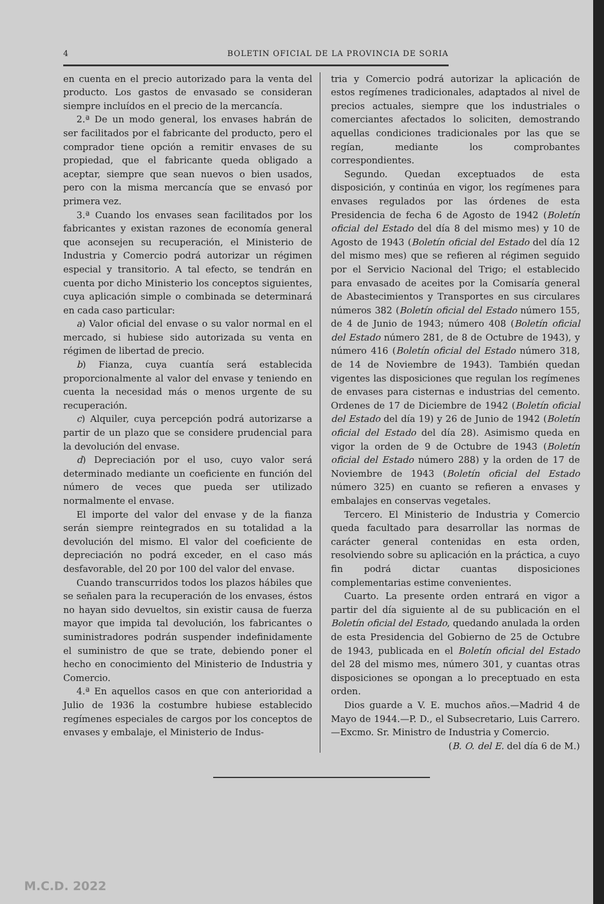4 BOLETIN OFICIAL DE LA PROVINCIA DE SORIA
en cuenta en el precio autorizado para la venta del producto. Los gastos de envasado se consideran siempre incluídos en el precio de la mercancía.
2.ª De un modo general, los envases habrán de ser facilitados por el fabricante del producto, pero el comprador tiene opción a remitir envases de su propiedad, que el fabricante queda obligado a aceptar, siempre que sean nuevos o bien usados, pero con la misma mercancía que se envasó por primera vez.
3.ª Cuando los envases sean facilitados por los fabricantes y existan razones de economía general que aconsejen su recuperación, el Ministerio de Industria y Comercio podrá autorizar un régimen especial y transitorio. A tal efecto, se tendrán en cuenta por dicho Ministerio los conceptos siguientes, cuya aplicación simple o combinada se determinará en cada caso particular:
a) Valor oficial del envase o su valor normal en el mercado, si hubiese sido autorizada su venta en régimen de libertad de precio.
b) Fianza, cuya cuantía será establecida proporcionalmente al valor del envase y teniendo en cuenta la necesidad más o menos urgente de su recuperación.
c) Alquiler, cuya percepción podrá autorizarse a partir de un plazo que se considere prudencial para la devolución del envase.
d) Depreciación por el uso, cuyo valor será determinado mediante un coeficiente en función del número de veces que pueda ser utilizado normalmente el envase.
El importe del valor del envase y de la fianza serán siempre reintegrados en su totalidad a la devolución del mismo. El valor del coeficiente de depreciación no podrá exceder, en el caso más desfavorable, del 20 por 100 del valor del envase.
Cuando transcurridos todos los plazos hábiles que se señalen para la recuperación de los envases, éstos no hayan sido devueltos, sin existir causa de fuerza mayor que impida tal devolución, los fabricantes o suministradores podrán suspender indefinidamente el suministro de que se trate, debiendo poner el hecho en conocimiento del Ministerio de Industria y Comercio.
4.ª En aquellos casos en que con anterioridad a Julio de 1936 la costumbre hubiese establecido regímenes especiales de cargos por los conceptos de envases y embalaje, el Ministerio de Indus-
tria y Comercio podrá autorizar la aplicación de estos regímenes tradicionales, adaptados al nivel de precios actuales, siempre que los industriales o comerciantes afectados lo soliciten, demostrando aquellas condiciones tradicionales por las que se regían, mediante los comprobantes correspondientes.
Segundo. Quedan exceptuados de esta disposición, y continúa en vigor, los regímenes para envases regulados por las órdenes de esta Presidencia de fecha 6 de Agosto de 1942 (Boletín oficial del Estado del día 8 del mismo mes) y 10 de Agosto de 1943 (Boletín oficial del Estado del día 12 del mismo mes) que se refieren al régimen seguido por el Servicio Nacional del Trigo; el establecido para envasado de aceites por la Comisaría general de Abastecimientos y Transportes en sus circulares números 382 (Boletín oficial del Estado número 155, de 4 de Junio de 1943; número 408 (Boletín oficial del Estado número 281, de 8 de Octubre de 1943), y número 416 (Boletín oficial del Estado número 318, de 14 de Noviembre de 1943). También quedan vigentes las disposiciones que regulan los regímenes de envases para cisternas e industrias del cemento. Ordenes de 17 de Diciembre de 1942 (Boletín oficial del Estado del día 19) y 26 de Junio de 1942 (Boletín oficial del Estado del día 28). Asimismo queda en vigor la orden de 9 de Octubre de 1943 (Boletín oficial del Estado número 288) y la orden de 17 de Noviembre de 1943 (Boletín oficial del Estado número 325) en cuanto se refieren a envases y embalajes en conservas vegetales.
Tercero. El Ministerio de Industria y Comercio queda facultado para desarrollar las normas de carácter general contenidas en esta orden, resolviendo sobre su aplicación en la práctica, a cuyo fin podrá dictar cuantas disposiciones complementarias estime convenientes.
Cuarto. La presente orden entrará en vigor a partir del día siguiente al de su publicación en el Boletín oficial del Estado, quedando anulada la orden de esta Presidencia del Gobierno de 25 de Octubre de 1943, publicada en el Boletín oficial del Estado del 28 del mismo mes, número 301, y cuantas otras disposiciones se opongan a lo preceptuado en esta orden.
Dios guarde a V. E. muchos años.—Madrid 4 de Mayo de 1944.—P. D., el Subsecretario, Luis Carrero.—Excmo. Sr. Ministro de Industria y Comercio.
(B. O. del E. del día 6 de M.)
M.C.D. 2022